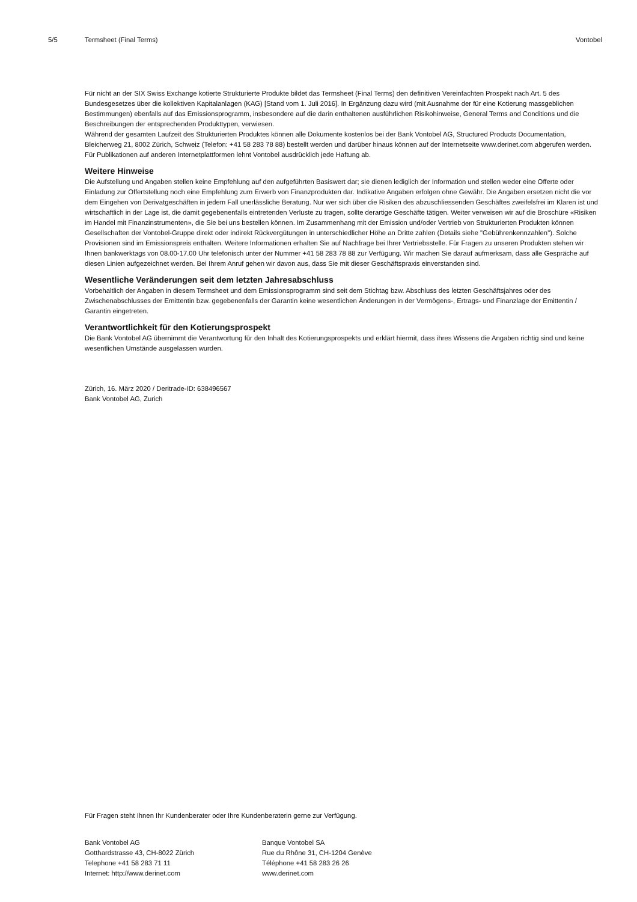5/5 Termsheet (Final Terms) Vontobel
Für nicht an der SIX Swiss Exchange kotierte Strukturierte Produkte bildet das Termsheet (Final Terms) den definitiven Vereinfachten Prospekt nach Art. 5 des Bundesgesetzes über die kollektiven Kapitalanlagen (KAG) [Stand vom 1. Juli 2016]. In Ergänzung dazu wird (mit Ausnahme der für eine Kotierung massgeblichen Bestimmungen) ebenfalls auf das Emissionsprogramm, insbesondere auf die darin enthaltenen ausführlichen Risikohinweise, General Terms and Conditions und die Beschreibungen der entsprechenden Produkttypen, verwiesen.
Während der gesamten Laufzeit des Strukturierten Produktes können alle Dokumente kostenlos bei der Bank Vontobel AG, Structured Products Documentation, Bleicherweg 21, 8002 Zürich, Schweiz (Telefon: +41 58 283 78 88) bestellt werden und darüber hinaus können auf der Internetseite www.derinet.com abgerufen werden. Für Publikationen auf anderen Internetplattformen lehnt Vontobel ausdrücklich jede Haftung ab.
Weitere Hinweise
Die Aufstellung und Angaben stellen keine Empfehlung auf den aufgeführten Basiswert dar; sie dienen lediglich der Information und stellen weder eine Offerte oder Einladung zur Offertstellung noch eine Empfehlung zum Erwerb von Finanzprodukten dar. Indikative Angaben erfolgen ohne Gewähr. Die Angaben ersetzen nicht die vor dem Eingehen von Derivatgeschäften in jedem Fall unerlässliche Beratung. Nur wer sich über die Risiken des abzuschliessenden Geschäftes zweifelsfrei im Klaren ist und wirtschaftlich in der Lage ist, die damit gegebenenfalls eintretenden Verluste zu tragen, sollte derartige Geschäfte tätigen. Weiter verweisen wir auf die Broschüre «Risiken im Handel mit Finanzinstrumenten», die Sie bei uns bestellen können. Im Zusammenhang mit der Emission und/oder Vertrieb von Strukturierten Produkten können Gesellschaften der Vontobel-Gruppe direkt oder indirekt Rückvergütungen in unterschiedlicher Höhe an Dritte zahlen (Details siehe "Gebührenkennzahlen"). Solche Provisionen sind im Emissionspreis enthalten. Weitere Informationen erhalten Sie auf Nachfrage bei Ihrer Vertriebsstelle. Für Fragen zu unseren Produkten stehen wir Ihnen bankwerktags von 08.00-17.00 Uhr telefonisch unter der Nummer +41 58 283 78 88 zur Verfügung. Wir machen Sie darauf aufmerksam, dass alle Gespräche auf diesen Linien aufgezeichnet werden. Bei Ihrem Anruf gehen wir davon aus, dass Sie mit dieser Geschäftspraxis einverstanden sind.
Wesentliche Veränderungen seit dem letzten Jahresabschluss
Vorbehaltlich der Angaben in diesem Termsheet und dem Emissionsprogramm sind seit dem Stichtag bzw. Abschluss des letzten Geschäftsjahres oder des Zwischenabschlusses der Emittentin bzw. gegebenenfalls der Garantin keine wesentlichen Änderungen in der Vermögens-, Ertrags- und Finanzlage der Emittentin / Garantin eingetreten.
Verantwortlichkeit für den Kotierungsprospekt
Die Bank Vontobel AG übernimmt die Verantwortung für den Inhalt des Kotierungsprospekts und erklärt hiermit, dass ihres Wissens die Angaben richtig sind und keine wesentlichen Umstände ausgelassen wurden.
Zürich, 16. März 2020 / Deritrade-ID: 638496567
Bank Vontobel AG, Zurich
Für Fragen steht Ihnen Ihr Kundenberater oder Ihre Kundenberaterin gerne zur Verfügung.
Bank Vontobel AG
Gotthardstrasse 43, CH-8022 Zürich
Telephone +41 58 283 71 11
Internet: http://www.derinet.com
Banque Vontobel SA
Rue du Rhône 31, CH-1204 Genève
Téléphone +41 58 283 26 26
www.derinet.com